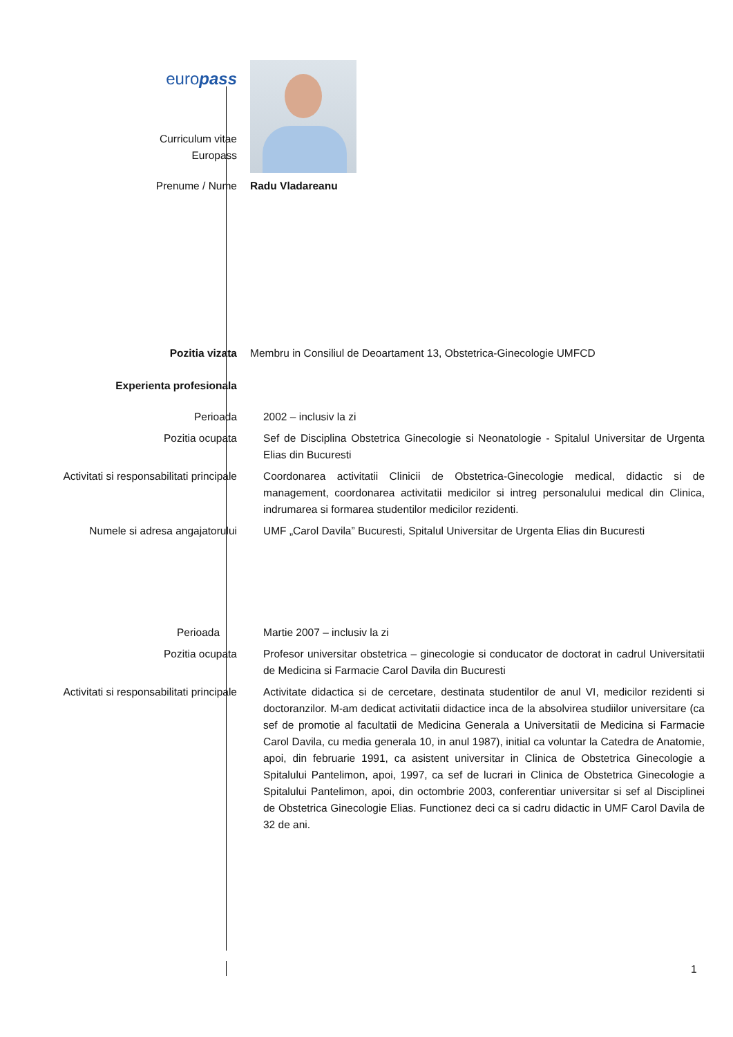| euro pass | |
| Curriculum vitae Europass | |
| Prenume / Nume | Radu Vladareanu |
| Pozitia vizata | Membru in Consiliul de Deoartament 13, Obstetrica-Ginecologie UMFCD |
| Experienta profesionala | |
| Perioada | 2002 – inclusiv la zi |
| Pozitia ocupata | Sef de Disciplina Obstetrica Ginecologie si Neonatologie - Spitalul Universitar de Urgenta Elias din Bucuresti |
| Activitati si responsabilitati principale | Coordonarea activitatii Clinicii de Obstetrica-Ginecologie medical, didactic si de management, coordonarea activitatii medicilor si intreg personalului medical din Clinica, indrumarea si formarea studentilor medicilor rezidenti. |
| Numele si adresa angajatorului | UMF „Carol Davila” Bucuresti, Spitalul Universitar de Urgenta Elias din Bucuresti |
| Perioada | Martie 2007 – inclusiv la zi |
| Pozitia ocupata | Profesor universitar obstetrica – ginecologie si conducator de doctorat in cadrul Universitatii de Medicina si Farmacie Carol Davila din Bucuresti |
| Activitati si responsabilitati principale | Activitate didactica si de cercetare, destinata studentilor de anul VI, medicilor rezidenti si doctoranzilor. M-am dedicat activitatii didactice inca de la absolvirea studiilor universitare (ca sef de promotie al facultatii de Medicina Generala a Universitatii de Medicina si Farmacie Carol Davila, cu media generala 10, in anul 1987), initial ca voluntar la Catedra de Anatomie, apoi, din februarie 1991, ca asistent universitar in Clinica de Obstetrica Ginecologie a Spitalului Pantelimon, apoi, 1997, ca sef de lucrari in Clinica de Obstetrica Ginecologie a Spitalului Pantelimon, apoi, din octombrie 2003, conferentiar universitar si sef al Disciplinei de Obstetrica Ginecologie Elias. Functionez deci ca si cadru didactic in UMF Carol Davila de 32 de ani. |
1